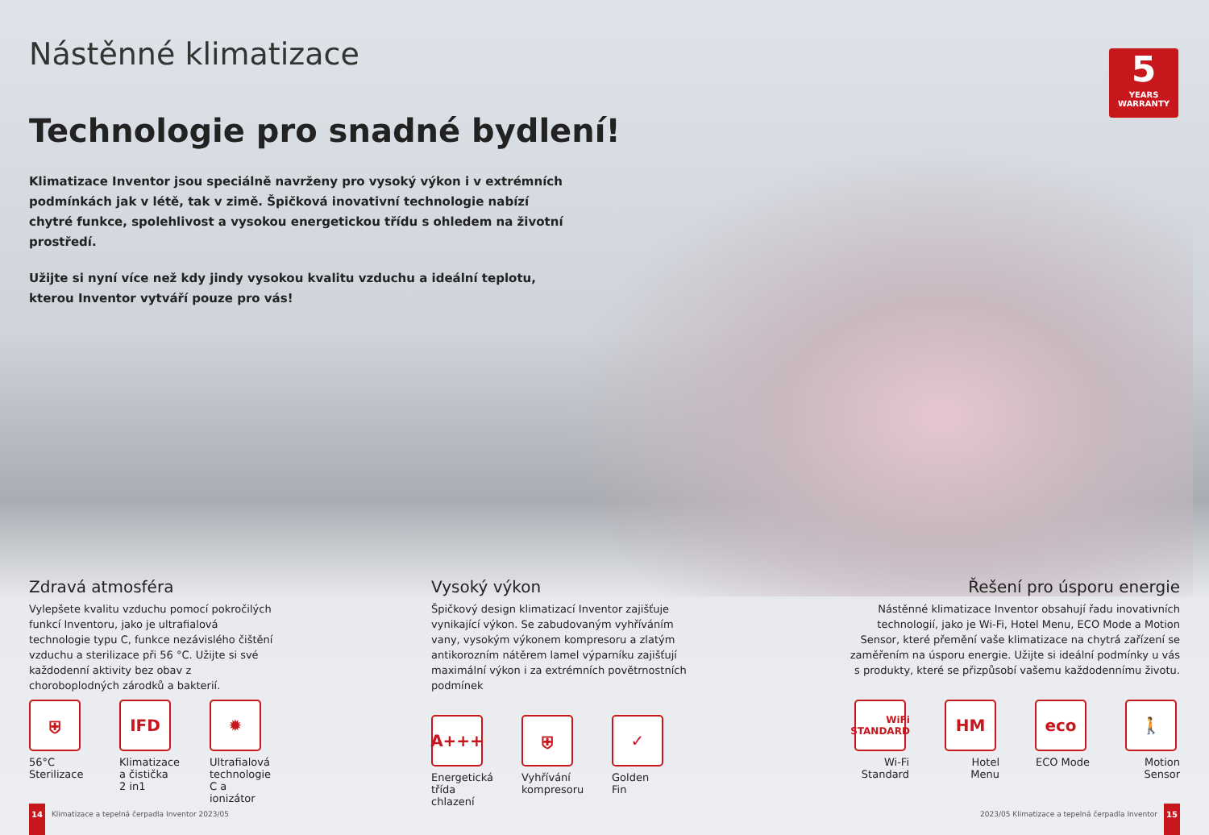5
YEARS
WARRANTY
Nástěnné klimatizace
Technologie pro snadné bydlení!
Klimatizace Inventor jsou speciálně navrženy pro vysoký výkon i v extrémních podmínkách jak v létě, tak v zimě. Špičková inovativní technologie nabízí chytré funkce, spolehlivost a vysokou energetickou třídu s ohledem na životní prostředí.
Užijte si nyní více než kdy jindy vysokou kvalitu vzduchu a ideální teplotu, kterou Inventor vytváří pouze pro vás!
Zdravá atmosféra
Vylepšete kvalitu vzduchu pomocí pokročilých funkcí Inventoru, jako je ultrafialová technologie typu C, funkce nezávislého čištění vzduchu a sterilizace při 56 °C. Užijte si své každodenní aktivity bez obav z choroboplodných zárodků a bakterií.
⛨
56°C Sterilizace
IFD
Klimatizace a čistička 2 in1
✹
Ultrafialová technologie C a ionizátor
Vysoký výkon
Špičkový design klimatizací Inventor zajišťuje vynikající výkon. Se zabudovaným vyhříváním vany, vysokým výkonem kompresoru a zlatým antikoroz­ním nátěrem lamel výparníku zajišťují maximální výkon i za extrémních povětrnostních podmínek
A+++
Energetická třída chlazení
⛨
Vyhřívání kompresoru
✓
Golden Fin
Řešení pro úsporu energie
Nástěnné klimatizace Inventor obsahují řadu inovativních technologií, jako je Wi-Fi, Hotel Menu, ECO Mode a Motion Sensor, které přemění vaše klimatizace na chytrá zařízení se zaměřením na úsporu energie. Užijte si ideální podmínky u vás s produkty, které se přizpůsobí vašemu každodennímu životu.
WiFi STANDARD
Wi-Fi Standard
HM
Hotel Menu
eco
ECO Mode
🚶
Motion Sensor
14 Klimatizace a tepelná čerpadla Inventor 2023/05
2023/05 Klimatizace a tepelná čerpadla Inventor 15